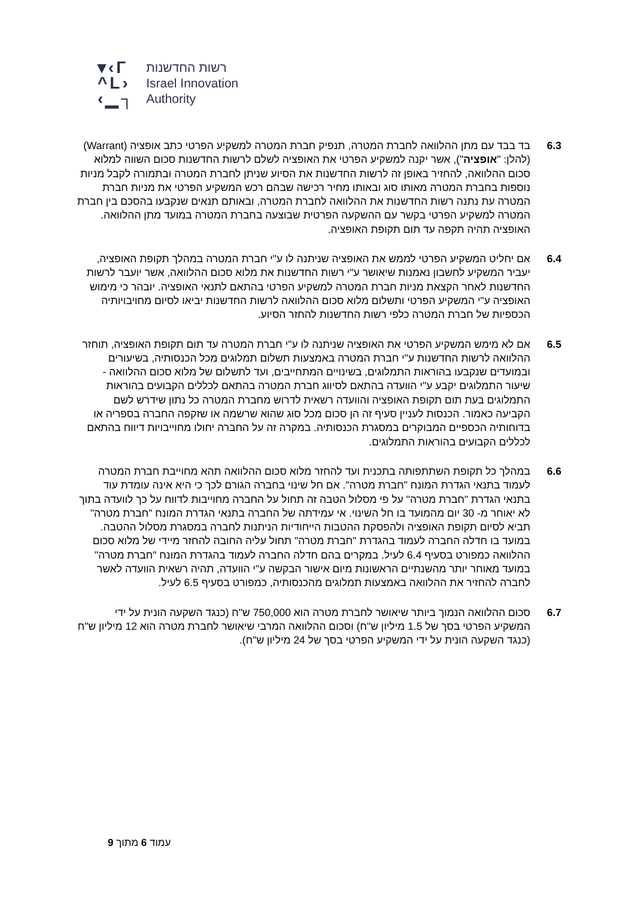▾‹Г
^L›
‹▁┐
רשות החדשנות
Israel Innovation
Authority
6.3 בד בבד עם מתן ההלוואה לחברת המטרה, תנפיק חברת המטרה למשקיע הפרטי כתב אופציה (Warrant) (להלן: "אופציה"), אשר יקנה למשקיע הפרטי את האופציה לשלם לרשות החדשנות סכום השווה למלוא סכום ההלוואה, להחזיר באופן זה לרשות החדשנות את הסיוע שניתן לחברת המטרה ובתמורה לקבל מניות נוספות בחברת המטרה מאותו סוג ובאותו מחיר רכישה שבהם רכש המשקיע הפרטי את מניות חברת המטרה עת נתנה רשות החדשנות את ההלוואה לחברת המטרה, ובאותם תנאים שנקבעו בהסכם בין חברת המטרה למשקיע הפרטי בקשר עם ההשקעה הפרטית שבוצעה בחברת המטרה במועד מתן ההלוואה. האופציה תהיה תקפה עד תום תקופת האופציה.
6.4 אם יחליט המשקיע הפרטי לממש את האופציה שניתנה לו ע"י חברת המטרה במהלך תקופת האופציה, יעביר המשקיע לחשבון נאמנות שיאושר ע"י רשות החדשנות את מלוא סכום ההלוואה, אשר יועבר לרשות החדשנות לאחר הקצאת מניות חברת המטרה למשקיע הפרטי בהתאם לתנאי האופציה. יובהר כי מימוש האופציה ע"י המשקיע הפרטי ותשלום מלוא סכום ההלוואה לרשות החדשנות יביאו לסיום מחויבויותיה הכספיות של חברת המטרה כלפי רשות החדשנות להחזר הסיוע.
6.5 אם לא מימש המשקיע הפרטי את האופציה שניתנה לו ע"י חברת המטרה עד תום תקופת האופציה, תוחזר ההלוואה לרשות החדשנות ע"י חברת המטרה באמצעות תשלום תמלוגים מכל הכנסותיה, בשיעורים ובמועדים שנקבעו בהוראות התמלוגים, בשינויים המתחייבים, ועד לתשלום של מלוא סכום ההלוואה - שיעור התמלוגים יקבע ע"י הוועדה בהתאם לסיווג חברת המטרה בהתאם לכללים הקבועים בהוראות התמלוגים בעת תום תקופת האופציה והוועדה רשאית לדרוש מחברת המטרה כל נתון שידרש לשם הקביעה כאמור. הכנסות לעניין סעיף זה הן סכום מכל סוג שהוא שרשמה או שזקפה החברה בספריה או בדוחותיה הכספיים המבוקרים במסגרת הכנסותיה. במקרה זה על החברה יחולו מחוייבויות דיווח בהתאם לכללים הקבועים בהוראות התמלוגים.
6.6 במהלך כל תקופת השתתפותה בתכנית ועד להחזר מלוא סכום ההלוואה תהא מחוייבת חברת המטרה לעמוד בתנאי הגדרת המונח "חברת מטרה". אם חל שינוי בחברה הגורם לכך כי היא אינה עומדת עוד בתנאי הגדרת "חברת מטרה" על פי מסלול הטבה זה תחול על החברה מחוייבות לדווח על כך לוועדה בתוך לא יאוחר מ- 30 יום מהמועד בו חל השינוי. אי עמידתה של החברה בתנאי הגדרת המונח "חברת מטרה" תביא לסיום תקופת האופציה ולהפסקת ההטבות הייחודיות הניתנות לחברה במסגרת מסלול ההטבה. במועד בו חדלה החברה לעמוד בהגדרת "חברת מטרה" תחול עליה החובה להחזר מיידי של מלוא סכום ההלוואה כמפורט בסעיף 6.4 לעיל. במקרים בהם חדלה החברה לעמוד בהגדרת המונח "חברת מטרה" במועד מאוחר יותר מהשנתיים הראשונות מיום אישור הבקשה ע"י הוועדה, תהיה רשאית הוועדה לאשר לחברה להחזיר את ההלוואה באמצעות תמלוגים מהכנסותיה, כמפורט בסעיף 6.5 לעיל.
6.7 סכום ההלוואה הנמוך ביותר שיאושר לחברת מטרה הוא 750,000 ש"ח (כנגד השקעה הונית על ידי המשקיע הפרטי בסך של 1.5 מיליון ש"ח) וסכום ההלוואה המרבי שיאושר לחברת מטרה הוא 12 מיליון ש"ח (כנגד השקעה הונית על ידי המשקיע הפרטי בסך של 24 מיליון ש"ח).
עמוד 6 מתוך 9